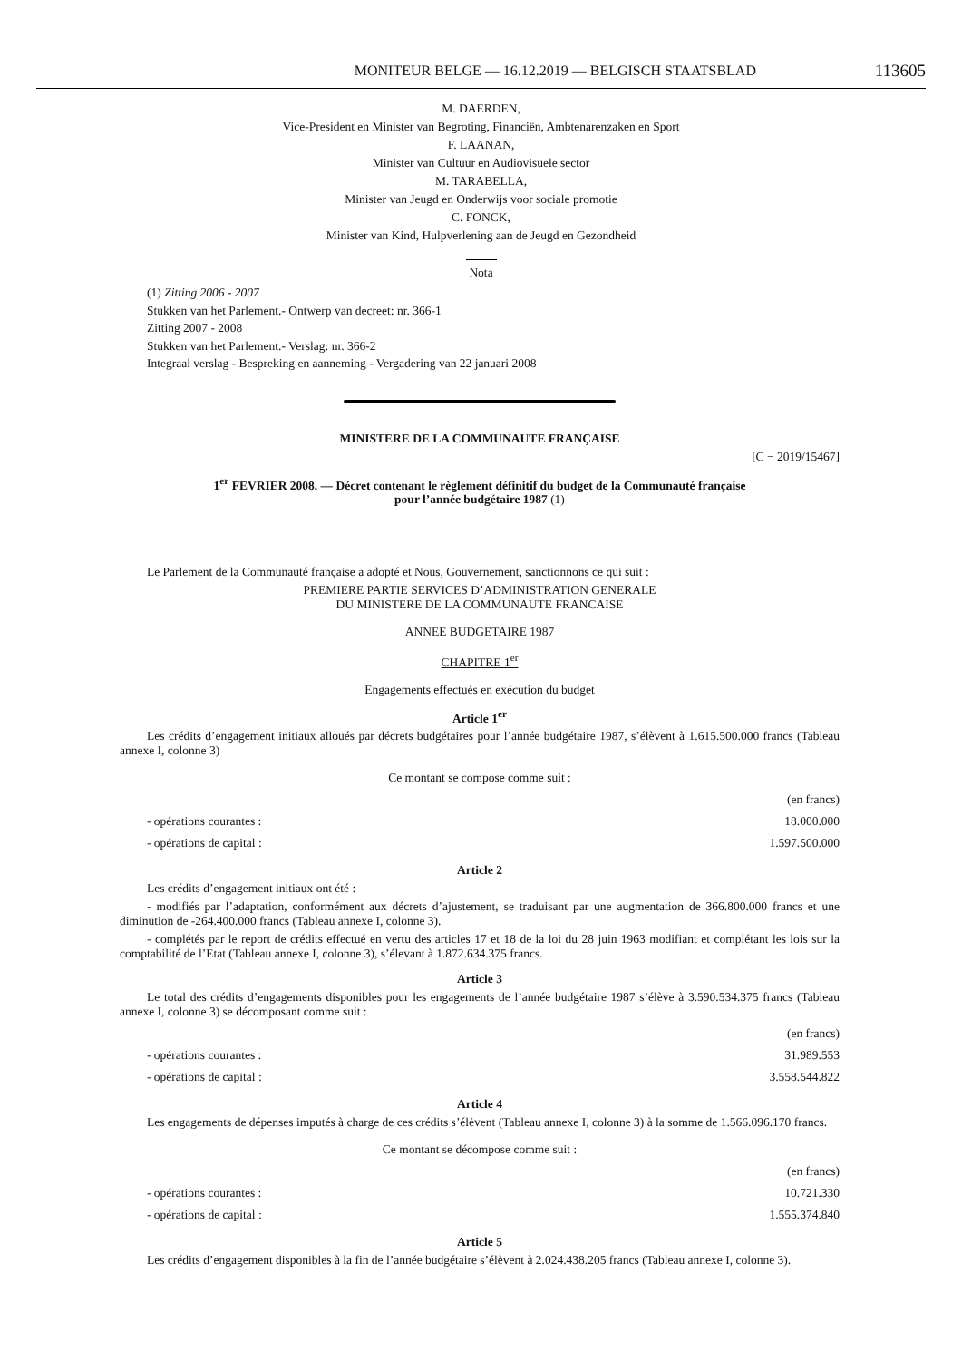MONITEUR BELGE — 16.12.2019 — BELGISCH STAATSBLAD 113605
M. DAERDEN,
Vice-President en Minister van Begroting, Financiën, Ambtenarenzaken en Sport
F. LAANAN,
Minister van Cultuur en Audiovisuele sector
M. TARABELLA,
Minister van Jeugd en Onderwijs voor sociale promotie
C. FONCK,
Minister van Kind, Hulpverlening aan de Jeugd en Gezondheid
Nota
(1) Zitting 2006 - 2007
Stukken van het Parlement.- Ontwerp van decreet: nr. 366-1
Zitting 2007 - 2008
Stukken van het Parlement.- Verslag: nr. 366-2
Integraal verslag - Bespreking en aanneming - Vergadering van 22 januari 2008
MINISTERE DE LA COMMUNAUTE FRANÇAISE
[C − 2019/15467]
1<sup>er</sup> FEVRIER 2008. — Décret contenant le règlement définitif du budget de la Communauté française
pour l’année budgétaire 1987 (1)
Le Parlement de la Communauté française a adopté et Nous, Gouvernement, sanctionnons ce qui suit :
PREMIERE PARTIE SERVICES D’ADMINISTRATION GENERALE
DU MINISTERE DE LA COMMUNAUTE FRANCAISE
ANNEE BUDGETAIRE 1987
CHAPITRE 1<sup>er</sup>
Engagements effectués en exécution du budget
Article 1<sup>er</sup>
Les crédits d’engagement initiaux alloués par décrets budgétaires pour l’année budgétaire 1987, s’élèvent à 1.615.500.000 francs (Tableau annexe I, colonne 3)
Ce montant se compose comme suit :
| | (en francs) |
| - opérations courantes : | 18.000.000 |
| - opérations de capital : | 1.597.500.000 |
Article 2
Les crédits d’engagement initiaux ont été :
- modifiés par l’adaptation, conformément aux décrets d’ajustement, se traduisant par une augmentation de 366.800.000 francs et une diminution de -264.400.000 francs (Tableau annexe I, colonne 3).
- complétés par le report de crédits effectué en vertu des articles 17 et 18 de la loi du 28 juin 1963 modifiant et complétant les lois sur la comptabilité de l’Etat (Tableau annexe I, colonne 3), s’élevant à 1.872.634.375 francs.
Article 3
Le total des crédits d’engagements disponibles pour les engagements de l’année budgétaire 1987 s’élève à 3.590.534.375 francs (Tableau annexe I, colonne 3) se décomposant comme suit :
| | (en francs) |
| - opérations courantes : | 31.989.553 |
| - opérations de capital : | 3.558.544.822 |
Article 4
Les engagements de dépenses imputés à charge de ces crédits s’élèvent (Tableau annexe I, colonne 3) à la somme de 1.566.096.170 francs.
Ce montant se décompose comme suit :
| | (en francs) |
| - opérations courantes : | 10.721.330 |
| - opérations de capital : | 1.555.374.840 |
Article 5
Les crédits d’engagement disponibles à la fin de l’année budgétaire s’élèvent à 2.024.438.205 francs (Tableau annexe I, colonne 3).